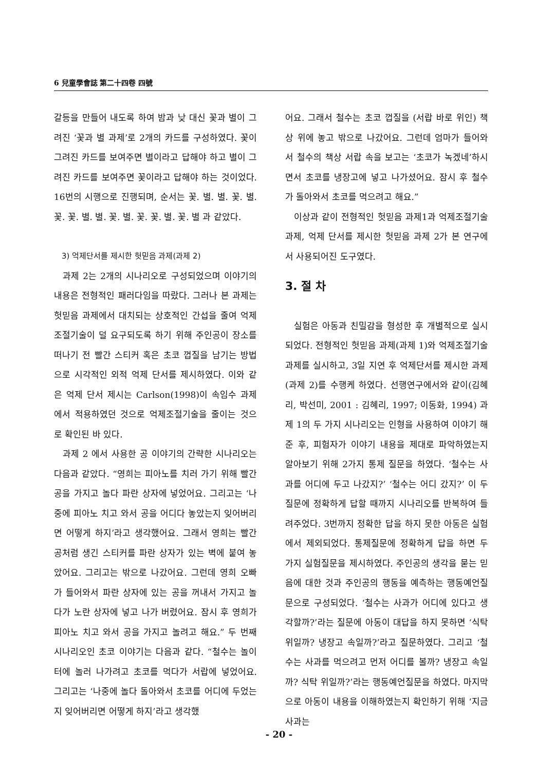6 兒童學會誌 第二十四卷 四號
갈등을 만들어 내도록 하여 밤과 낮 대신 꽃과 별이 그려진 ‘꽃과 별 과제’로 2개의 카드를 구성하였다. 꽃이 그려진 카드를 보여주면 별이라고 답해야 하고 별이 그려진 카드를 보여주면 꽃이라고 답해야 하는 것이었다. 16번의 시행으로 진행되며, 순서는 꽃. 별. 별. 꽃. 별. 꽃. 꽃. 별. 별. 꽃. 별. 꽃. 꽃. 별. 꽃. 별 과 같았다.
3) 억제단서를 제시한 헛믿음 과제(과제 2)
과제 2는 2개의 시나리오로 구성되었으며 이야기의 내용은 전형적인 패러다임을 따랐다. 그러나 본 과제는 헛믿음 과제에서 대치되는 상호적인 간섭을 줄여 억제조절기술이 덜 요구되도록 하기 위해 주인공이 장소를 떠나기 전 빨간 스티커 혹은 초코 껍질을 남기는 방법으로 시각적인 외적 억제 단서를 제시하였다. 이와 같은 억제 단서 제시는 Carlson(1998)이 속임수 과제에서 적용하였던 것으로 억제조절기술을 줄이는 것으로 확인된 바 있다.
과제 2 에서 사용한 공 이야기의 간략한 시나리오는 다음과 같았다. “영희는 피아노를 치러 가기 위해 빨간 공을 가지고 놀다 파란 상자에 넣었어요. 그리고는 ‘나중에 피아노 치고 와서 공을 어디다 놓았는지 잊어버리면 어떻게 하지’라고 생각했어요. 그래서 영희는 빨간 공처럼 생긴 스티커를 파란 상자가 있는 벽에 붙여 놓았어요. 그리고는 밖으로 나갔어요. 그런데 영희 오빠가 들어와서 파란 상자에 있는 공을 꺼내서 가지고 놀다가 노란 상자에 넣고 나가 버렸어요. 잠시 후 영희가 피아노 치고 와서 공을 가지고 놀려고 해요.” 두 번째 시나리오인 초코 이야기는 다음과 같다. “철수는 놀이터에 놀러 나가려고 초코를 먹다가 서랍에 넣었어요. 그리고는 ‘나중에 놀다 돌아와서 초코를 어디에 두었는지 잊어버리면 어떻게 하지’라고 생각했
어요. 그래서 철수는 초코 껍질을 (서랍 바로 위인) 책상 위에 놓고 밖으로 나갔어요. 그런데 엄마가 들어와서 철수의 책상 서랍 속을 보고는 ‘초코가 녹겠네’하시면서 초코를 냉장고에 넣고 나가셨어요. 잠시 후 철수가 돌아와서 초코를 먹으려고 해요.”
이상과 같이 전형적인 헛믿음 과제1과 억제조절기술 과제, 억제 단서를 제시한 헛믿음 과제 2가 본 연구에서 사용되어진 도구였다.
3. 절 차
실험은 아동과 친밀감을 형성한 후 개별적으로 실시되었다. 전형적인 헛믿음 과제(과제 1)와 억제조절기술 과제를 실시하고, 3일 지연 후 억제단서를 제시한 과제(과제 2)를 수행케 하였다. 선행연구에서와 같이(김혜리, 박선미, 2001 : 김혜리, 1997; 이동화, 1994) 과제 1의 두 가지 시나리오는 인형을 사용하여 이야기 해 준 후, 피험자가 이야기 내용을 제대로 파악하였는지 알아보기 위해 2가지 통제 질문을 하였다. ‘철수는 사과를 어디에 두고 나갔지?’ ‘철수는 어디 갔지?’ 이 두 질문에 정확하게 답할 때까지 시나리오를 반복하여 들려주었다. 3번까지 정확한 답을 하지 못한 아동은 실험에서 제외되었다. 통제질문에 정확하게 답을 하면 두 가지 실험질문을 제시하였다. 주인공의 생각을 묻는 믿음에 대한 것과 주인공의 행동을 예측하는 행동예언질문으로 구성되었다. ‘철수는 사과가 어디에 있다고 생각할까?’라는 질문에 아동이 대답을 하지 못하면 ‘식탁 위일까? 냉장고 속일까?’라고 질문하였다. 그리고 ‘철수는 사과를 먹으려고 먼저 어디를 볼까? 냉장고 속일까? 식탁 위일까?’라는 행동예언질문을 하였다. 마지막으로 아동이 내용을 이해하였는지 확인하기 위해 ‘지금 사과는
- 20 -